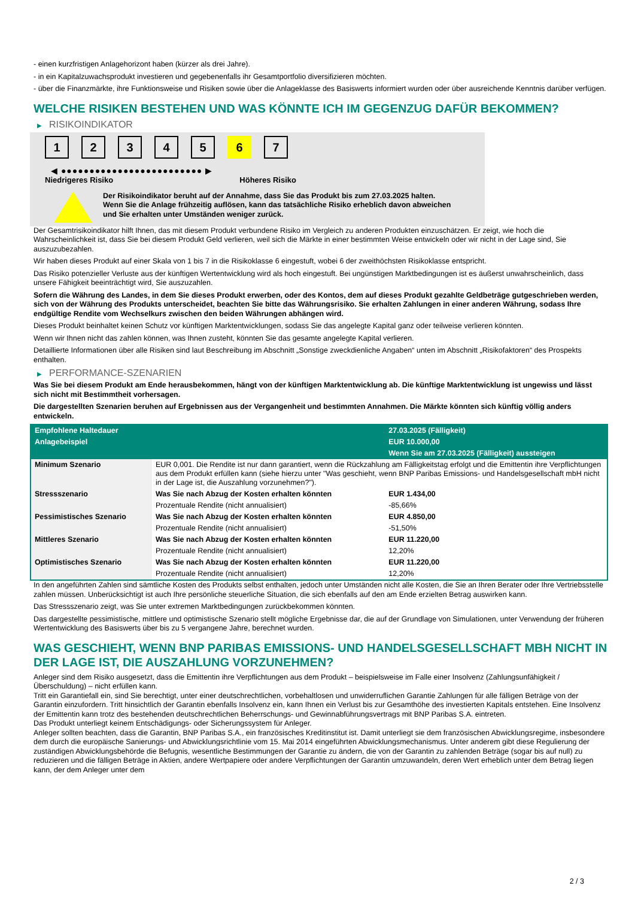- einen kurzfristigen Anlagehorizont haben (kürzer als drei Jahre).
- in ein Kapitalzuwachsprodukt investieren und gegebenenfalls ihr Gesamtportfolio diversifizieren möchten.
- über die Finanzmärkte, ihre Funktionsweise und Risiken sowie über die Anlageklasse des Basiswerts informiert wurden oder über ausreichende Kenntnis darüber verfügen.
WELCHE RISIKEN BESTEHEN UND WAS KÖNNTE ICH IM GEGENZUG DAFÜR BEKOMMEN?
▶ RISIKOINDIKATOR
1 2 3 4 5 6 7
◀ ●●●●●●●●●●●●●●●●●●●●●●●●● ▶
Niedrigeres Risiko Höheres Risiko
Der Risikoindikator beruht auf der Annahme, dass Sie das Produkt bis zum 27.03.2025 halten.
Wenn Sie die Anlage frühzeitig auflösen, kann das tatsächliche Risiko erheblich davon abweichen und Sie erhalten unter Umständen weniger zurück.
Der Gesamtrisikoindikator hilft Ihnen, das mit diesem Produkt verbundene Risiko im Vergleich zu anderen Produkten einzuschätzen. Er zeigt, wie hoch die Wahrscheinlichkeit ist, dass Sie bei diesem Produkt Geld verlieren, weil sich die Märkte in einer bestimmten Weise entwickeln oder wir nicht in der Lage sind, Sie auszuzubezahlen.
Wir haben dieses Produkt auf einer Skala von 1 bis 7 in die Risikoklasse 6 eingestuft, wobei 6 der zweithöchsten Risikoklasse entspricht.
Das Risiko potenzieller Verluste aus der künftigen Wertentwicklung wird als hoch eingestuft. Bei ungünstigen Marktbedingungen ist es äußerst unwahrscheinlich, dass unsere Fähigkeit beeinträchtigt wird, Sie auszuzahlen.
Sofern die Währung des Landes, in dem Sie dieses Produkt erwerben, oder des Kontos, dem auf dieses Produkt gezahlte Geldbeträge gutgeschrieben werden, sich von der Währung des Produkts unterscheidet, beachten Sie bitte das Währungsrisiko. Sie erhalten Zahlungen in einer anderen Währung, sodass Ihre endgültige Rendite vom Wechselkurs zwischen den beiden Währungen abhängen wird.
Dieses Produkt beinhaltet keinen Schutz vor künftigen Marktentwicklungen, sodass Sie das angelegte Kapital ganz oder teilweise verlieren könnten.
Wenn wir Ihnen nicht das zahlen können, was Ihnen zusteht, könnten Sie das gesamte angelegte Kapital verlieren.
Detaillierte Informationen über alle Risiken sind laut Beschreibung im Abschnitt „Sonstige zweckdienliche Angaben“ unten im Abschnitt „Risikofaktoren“ des Prospekts enthalten.
▶ PERFORMANCE-SZENARIEN
Was Sie bei diesem Produkt am Ende herausbekommen, hängt von der künftigen Marktentwicklung ab. Die künftige Marktentwicklung ist ungewiss und lässt sich nicht mit Bestimmtheit vorhersagen.
Die dargestellten Szenarien beruhen auf Ergebnissen aus der Vergangenheit und bestimmten Annahmen. Die Märkte könnten sich künftig völlig anders entwickeln.
| Empfohlene Haltedauer | | 27.03.2025 (Fälligkeit) |
| Anlagebeispiel | | EUR 10.000,00 |
| | | Wenn Sie am 27.03.2025 (Fälligkeit) aussteigen |
| Minimum Szenario | EUR 0,001. Die Rendite ist nur dann garantiert, wenn die Rückzahlung am Fälligkeitstag erfolgt und die Emittentin ihre Verpflichtungen aus dem Produkt erfüllen kann (siehe hierzu unter "Was geschieht, wenn BNP Paribas Emissions- und Handelsgesellschaft mbH nicht in der Lage ist, die Auszahlung vorzunehmen?"). | |
| Stressszenario | Was Sie nach Abzug der Kosten erhalten könnten | EUR 1.434,00 |
| | Prozentuale Rendite (nicht annualisiert) | -85,66% |
| Pessimistisches Szenario | Was Sie nach Abzug der Kosten erhalten könnten | EUR 4.850,00 |
| | Prozentuale Rendite (nicht annualisiert) | -51,50% |
| Mittleres Szenario | Was Sie nach Abzug der Kosten erhalten könnten | EUR 11.220,00 |
| | Prozentuale Rendite (nicht annualisiert) | 12,20% |
| Optimistisches Szenario | Was Sie nach Abzug der Kosten erhalten könnten | EUR 11.220,00 |
| | Prozentuale Rendite (nicht annualisiert) | 12,20% |
In den angeführten Zahlen sind sämtliche Kosten des Produkts selbst enthalten, jedoch unter Umständen nicht alle Kosten, die Sie an Ihren Berater oder Ihre Vertriebsstelle zahlen müssen. Unberücksichtigt ist auch Ihre persönliche steuerliche Situation, die sich ebenfalls auf den am Ende erzielten Betrag auswirken kann.
Das Stressszenario zeigt, was Sie unter extremen Marktbedingungen zurückbekommen könnten.
Das dargestellte pessimistische, mittlere und optimistische Szenario stellt mögliche Ergebnisse dar, die auf der Grundlage von Simulationen, unter Verwendung der früheren Wertentwicklung des Basiswerts über bis zu 5 vergangene Jahre, berechnet wurden.
WAS GESCHIEHT, WENN BNP PARIBAS EMISSIONS- UND HANDELSGESELLSCHAFT MBH NICHT IN DER LAGE IST, DIE AUSZAHLUNG VORZUNEHMEN?
Anleger sind dem Risiko ausgesetzt, dass die Emittentin ihre Verpflichtungen aus dem Produkt – beispielsweise im Falle einer Insolvenz (Zahlungsunfähigkeit / Überschuldung) – nicht erfüllen kann.
Tritt ein Garantiefall ein, sind Sie berechtigt, unter einer deutschrechtlichen, vorbehaltlosen und unwiderruflichen Garantie Zahlungen für alle fälligen Beträge von der Garantin einzufordern. Tritt hinsichtlich der Garantin ebenfalls Insolvenz ein, kann Ihnen ein Verlust bis zur Gesamthöhe des investierten Kapitals entstehen. Eine Insolvenz der Emittentin kann trotz des bestehenden deutschrechtlichen Beherrschungs- und Gewinnabführungsvertrags mit BNP Paribas S.A. eintreten.
Das Produkt unterliegt keinem Entschädigungs- oder Sicherungssystem für Anleger.
Anleger sollten beachten, dass die Garantin, BNP Paribas S.A., ein französisches Kreditinstitut ist. Damit unterliegt sie dem französischen Abwicklungsregime, insbesondere dem durch die europäische Sanierungs- und Abwicklungsrichtlinie vom 15. Mai 2014 eingeführten Abwicklungsmechanismus. Unter anderem gibt diese Regulierung der zuständigen Abwicklungsbehörde die Befugnis, wesentliche Bestimmungen der Garantie zu ändern, die von der Garantin zu zahlenden Beträge (sogar bis auf null) zu reduzieren und die fälligen Beträge in Aktien, andere Wertpapiere oder andere Verpflichtungen der Garantin umzuwandeln, deren Wert erheblich unter dem Betrag liegen kann, der dem Anleger unter dem
2 / 3